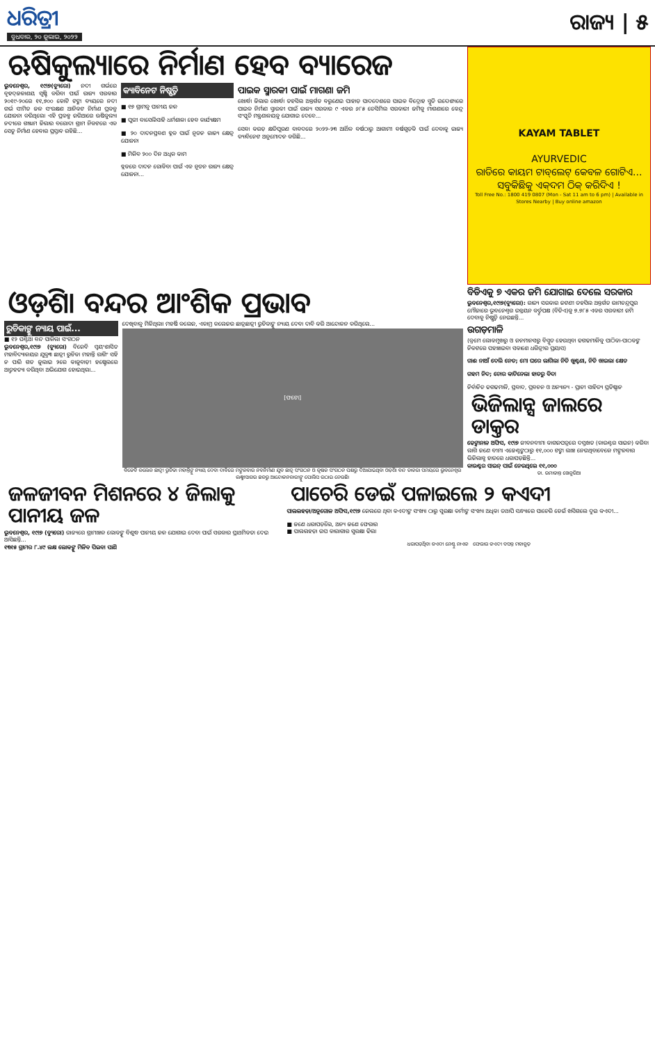ଧରିତ୍ରୀ
ବୁଧବାର, ୨୦ ଜୁଲାଇ, ୨୦୨୨
ରାଜ୍ୟ | ୫
ଋଷିକୁଲ୍ୟାରେ ନିର୍ମାଣ ହେବ ବ୍ୟାରେଜ
ଭୁବନେଶ୍ୱର, ୧୯।୭(ବ୍ୟୁରୋ) ନଦୀ ଗର୍ଭରେ ବୃହଦ୍‌ଜଳାଶୟ ସୃଷ୍ଟି କରିବା ପାଇଁ ରାଜ୍ୟ ସରକାର ୨୦୧୯-୨୦ରେ ୧୧,୭୦୦ କୋଟି ଟଙ୍କା ବ୍ୟୟରେ ନଦୀ ଗର୍ଭ ସୀମିତ ଜଳ ସଂରକ୍ଷଣ ଆନିକଟ ନିର୍ମାଣ ପ୍ରକଳ୍ପ ଯୋଜନା କରିଥିଲେ। ଏହି ପ୍ରକଳ୍ପ ଜରିଆରେ ଋଷିକୁଲ୍ୟା ନଦୀରେ ଗଞ୍ଜାମ ଜିଲାର ବରୋଦା ଗ୍ରାମ ନିକଟରେ ଏକ ସେତୁ ନିର୍ମାଣ ହେବାର ପ୍ରସ୍ତାବ ରହିଛି...
କ୍ୟାବିନେଟ ନିଷ୍ପତ୍ତି
■ ୧୭ ଗ୍ରାମକୁ ପାନୀୟ ଜଳ
■ ପୁରୀ ବାସେଲିସାହି ଧର୍ମଶାଳା ହେବ କାର୍ଯ୍ୟକ୍ଷମ
■ ୨୦ ଦାଦନପ୍ରବଣ ବ୍ଲକ ପାଇଁ ନୂତନ ରାଜ୍ୟ କ୍ଷେତ୍ର ଯୋଜନା
■ ମିଳିବ ୨୦୦ ଦିନ ଅଧିକ କାମ
ବ୍ଲକରେ ଦାଦନ ରୋକିବା ପାଇଁ ଏକ ନୂତନ ରାଜ୍ୟ କ୍ଷେତ୍ର ଯୋଜନା...
ପାଇକ ସ୍ମାରକୀ ପାଇଁ ମାଗଣା ଜମି
ଖୋର୍ଦ୍ଧା ଜିଲାର ଖୋର୍ଦ୍ଧା ତହସିଲ ଅନ୍ତର୍ଗତ ବରୁଣେଇ ପାହାଡ଼ ପାଦଦେଶରେ ପାଇକ ବିଦ୍ରୋହ ସ୍ମୃତି ଉଦ୍ଦେଶ୍ୟରେ ପାଇକ ନିର୍ମାଣ ସ୍ମାରକୀ ପାଇଁ ରାଜ୍ୟ ସରକାର ୯ ଏକର ୬୮୫ ଡେସିମିଲ ସରକାରୀ ଜମିକୁ ମାଗଣାରେ କେନ୍ଦ୍ର ସଂସ୍କୃତି ମନ୍ତ୍ରଣାଳୟକୁ ଯୋଗାଇ ଦେବେ...
ସେବା କରଡ଼ କ୍ଷତିପୂରଣ ବାବଦରେ ୨୦୨୨-୨୩ ଆର୍ଥିକ ବର୍ଷଠାରୁ ଆଗାମୀ ବର୍ଷଗୁଡ଼ିକ ପାଇଁ ଦେବାକୁ ରାଜ୍ୟ କ୍ୟାବିନେଟ ଅନୁମୋଦନ କରିଛି...
KAYAM TABLET
AYURVEDIC
ରାତିରେ କାୟମ ଟାବ୍‌ଲେଟ୍ କେବଳ ଗୋଟିଏ...
ସବୁକିଛିକୁ ଏକ୍‌ଦମ ଠିକ୍ କରିଦିଏ !
Toll Free No.: 1800 419 0807 (Mon - Sat 11 am to 6 pm) | Available in Stores Nearby | Buy online amazon
ଓଡ଼ିଶା ବନ୍ଦର ଆଂଶିକ ପ୍ରଭାବ
ରୁଚିକାଙ୍କୁ ନ୍ୟାୟ ପାଇଁ...
■ ୧୨ ଘଣ୍ଟିଆ ବନ୍ଦ ପାଳିଲା ସଂଗଠନ
ଭୁବନେଶ୍ୱର,୧୯।୭ (ବ୍ୟୁରୋ) ବିଜେବି ସ୍ୱୟଂଶାସିତ ମହାବିଦ୍ୟାଳୟର ଯୁକ୍ତ୩ ଛାତ୍ରୀ ରୁଚିକା ମହାନ୍ତି ରାଗିଂ ସହି ନ ପାରି ଗତ ଜୁଲାଇ ୨ରେ କାଜୁବାଡ଼ୀ ହଷ୍ଟେଲରେ ଆତ୍ମହତ୍ୟା କରିଥିବା ଅଭିଯୋଗ ହୋଇଥିଲା...
ଦେଖିବାକୁ ମିଳିଥିଲା। ମହର୍ଷି କଲେଜ, ଏକାମ୍ର କଲେଜର ଛାତ୍ରଛାତ୍ରୀ ରୁଚିକାଙ୍କୁ ନ୍ୟାୟ ଦେବା ଦାବି କରି ଆନ୍ଦୋଳନ କରିଥିଲେ...
[ଫଟୋ]
ବିଜେବି କଲେଜ ଛାତ୍ରୀ ରୁଚିକା ମହାନ୍ତିଙ୍କୁ ନ୍ୟାୟ ଦେବା ଦାବିରେ ମଙ୍ଗଳବାର ନବନିର୍ମାଣ ଯୁବ ଛାତ୍ର ସଂଗଠନ ଓ କୃଷକ ସଂଗଠନ ପକ୍ଷରୁ ଦିଆଯାଇଥିବା ଓଡ଼ିଶା ବନ୍ଦ ଡାକରା ସମୟରେ ଭୁବନେଶ୍ୱର ଲକ୍ଷ୍ମୀସାଗର ଛକରୁ ଆନ୍ଦୋଳନକାରୀଙ୍କୁ ପୋଲିସ ଉଠାଇ ନେଉଛି।
ବିଡିଏକୁ ୭ ଏକର ଜମି ଯୋଗାଇ ଦେଲେ ସରକାର
ଭୁବନେଶ୍ୱର,୧୯।୭(ବ୍ୟୁରୋ): ରାଜ୍ୟ ସରକାର ଜଟଣୀ ତହସିଲ ଅନ୍ତର୍ଗତ ରାମଚନ୍ଦ୍ରପୁର ମୌଜାରେ ଭୁବନେଶ୍ୱର ଉନ୍ନୟନ କର୍ତ୍ତୃପକ୍ଷ (ବିଡିଏ)କୁ ୭.୭୮୫ ଏକର ସରକାରୀ ଜମି ଦେବାକୁ ନିଷ୍ପତ୍ତି ନେଇଛନ୍ତି...
ଉଗଡ଼ମାଳି
(କ୍ରମେ ଲୋକମୁଖରୁ ଓ ଜନମାନସରୁ ବିସ୍ମୃତ ହେଉଥିବା ଢଗଢମାଳିକୁ ପାଠିକା-ପାଠକଙ୍କ ନିକଟରେ ପହଞ୍ଚାଇବା ସକାଶେ ଧରିତ୍ରୀର ପ୍ରୟାସ)
ଗାଈ ନାଆଁ ଦେଲି ନେତ; ମୋ ଘରେ ଲାଗିଲା ନିତି ଖୁଣ୍ଟଣା, ନିତି ଖାଇଲା କ୍ଷେତ
ଗହମ ନିଦ; ଚୋର କାଟିନେଲା ହାତରୁ ବିଦା
ନିର୍ବାଚିତ ଢଗଢମାଳି, ପ୍ରବାଦ, ପ୍ରବଚନ ଓ ଅନ୍ୟାନ୍ୟ - ପ୍ରାଚୀ ସାହିତ୍ୟ ପ୍ରତିଷ୍ଠାନ
ଭିଜିଲାନ୍ସ ଜାଲରେ ଡାକ୍ତର
ଢେଙ୍କାନାଳ ଅଫିସ, ୧୯।୭ ଜୀବନବୀମା କାଗଜପତ୍ରରେ ଦସ୍ତଖତ (କାଉଣ୍ଟର ସାଇନ) କରିବା ଲାଗି ଜଣେ ବୀମା ଏଜେଣ୍ଟଙ୍କଠାରୁ ୧୧,୦୦୦ ଟଙ୍କା ଲାଞ୍ଚ ନେଉଥିବାବେଳେ ମଙ୍ଗଳବାର ଭିଜିଲାନ୍ସ ହାତରେ ଧରାପଡ଼ିଛନ୍ତି...
କାଉଣ୍ଟର ସାଇନ୍ ପାଇଁ ନେଉଥିଲେ ୧୧,୦୦୦
ଡା. ଉମାକାନ୍ତ ଖେଜୁରିଆ
ଜଳଜୀବନ ମିଶନରେ ୪ ଜିଲାକୁ ପାନୀୟ ଜଳ
ଭୁବନେଶ୍ୱର, ୧୯।୭ (ବ୍ୟୁରୋ) ରାଜ୍ୟରେ ଗ୍ରାମାଞ୍ଚଳ ଲୋକଙ୍କୁ ବିଶୁଦ୍ଧ ପାନୀୟ ଜଳ ଯୋଗାଇ ଦେବା ପାଇଁ ସରକାର ପ୍ରାଥମିକତା ଦେଇ ଆସିଛନ୍ତି...
୧୩୧୫ ଗ୍ରାମର ୮.୪୯ ଲକ୍ଷ ଲୋକଙ୍କୁ ମିଳିବ ପିଇବା ପାଣି
ପାଚେରି ଡେଇଁ ପଳାଇଲେ ୨ କଏଦୀ
ପାଲଲହଡ଼ା/ଅନୁଗୋଳ ଅଫିସ,୧୯।୭ ଜେଲରେ ଥିବା କଏଦୀଙ୍କ ସଂଖ୍ୟା ଠାରୁ ସୁରକ୍ଷା କର୍ମୀଙ୍କ ସଂଖ୍ୟା ଅଧିକ। ତଥାପି ସନ୍ଧ୍ୟାରେ ପାଚେରି ଡେଇଁ ଖସିଗଲେ ଦୁଇ କଏଦୀ...
■ ଜଣେ ଧରାପଡ଼ିଲେ, ଅନ୍ୟ ଜଣେ ଫେରାର
■ ପାଲଲହଡ଼ା ଉପ କାରାଗାର ସୁରକ୍ଷା ଢିଲା
ଧରାପଡ଼ିଥିବା କଏଦୀ ନେଣ୍ଟୁ ନାଏକ ଫେରାର କଏଦୀ ବସନ୍ତ ମହାକୁଡ଼